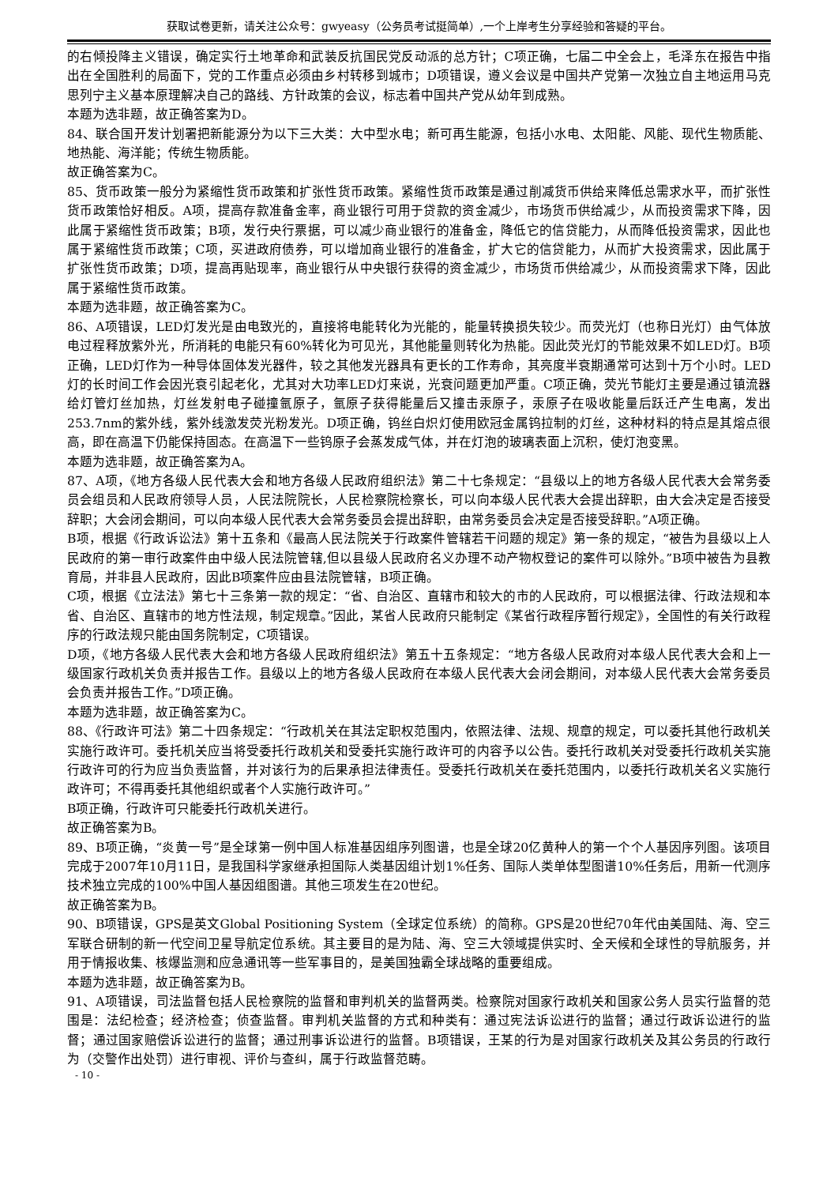获取试卷更新，请关注公众号：gwyeasy（公务员考试挺简单）,一个上岸考生分享经验和答疑的平台。
的右倾投降主义错误，确定实行土地革命和武装反抗国民党反动派的总方针；C项正确，七届二中全会上，毛泽东在报告中指出在全国胜利的局面下，党的工作重点必须由乡村转移到城市；D项错误，遵义会议是中国共产党第一次独立自主地运用马克思列宁主义基本原理解决自己的路线、方针政策的会议，标志着中国共产党从幼年到成熟。
本题为选非题，故正确答案为D。
84、联合国开发计划署把新能源分为以下三大类：大中型水电；新可再生能源，包括小水电、太阳能、风能、现代生物质能、地热能、海洋能；传统生物质能。
故正确答案为C。
85、货币政策一般分为紧缩性货币政策和扩张性货币政策。紧缩性货币政策是通过削减货币供给来降低总需求水平，而扩张性货币政策恰好相反。A项，提高存款准备金率，商业银行可用于贷款的资金减少，市场货币供给减少，从而投资需求下降，因此属于紧缩性货币政策；B项，发行央行票据，可以减少商业银行的准备金，降低它的信贷能力，从而降低投资需求，因此也属于紧缩性货币政策；C项，买进政府债券，可以增加商业银行的准备金，扩大它的信贷能力，从而扩大投资需求，因此属于扩张性货币政策；D项，提高再贴现率，商业银行从中央银行获得的资金减少，市场货币供给减少，从而投资需求下降，因此属于紧缩性货币政策。
本题为选非题，故正确答案为C。
86、A项错误，LED灯发光是由电致光的，直接将电能转化为光能的，能量转换损失较少。而荧光灯（也称日光灯）由气体放电过程释放紫外光，所消耗的电能只有60%转化为可见光，其他能量则转化为热能。因此荧光灯的节能效果不如LED灯。B项正确，LED灯作为一种导体固体发光器件，较之其他发光器具有更长的工作寿命，其亮度半衰期通常可达到十万个小时。LED灯的长时间工作会因光衰引起老化，尤其对大功率LED灯来说，光衰问题更加严重。C项正确，荧光节能灯主要是通过镇流器给灯管灯丝加热，灯丝发射电子碰撞氩原子，氩原子获得能量后又撞击汞原子，汞原子在吸收能量后跃迁产生电离，发出253.7nm的紫外线，紫外线激发荧光粉发光。D项正确，钨丝白炽灯使用欧冠金属钨拉制的灯丝，这种材料的特点是其熔点很高，即在高温下仍能保持固态。在高温下一些钨原子会蒸发成气体，并在灯泡的玻璃表面上沉积，使灯泡变黑。
本题为选非题，故正确答案为A。
87、A项，《地方各级人民代表大会和地方各级人民政府组织法》第二十七条规定：“县级以上的地方各级人民代表大会常务委员会组员和人民政府领导人员，人民法院院长，人民检察院检察长，可以向本级人民代表大会提出辞职，由大会决定是否接受辞职；大会闭会期间，可以向本级人民代表大会常务委员会提出辞职，由常务委员会决定是否接受辞职。”A项正确。
B项，根据《行政诉讼法》第十五条和《最高人民法院关于行政案件管辖若干问题的规定》第一条的规定，“被告为县级以上人民政府的第一审行政案件由中级人民法院管辖,但以县级人民政府名义办理不动产物权登记的案件可以除外。”B项中被告为县教育局，并非县人民政府，因此B项案件应由县法院管辖，B项正确。
C项，根据《立法法》第七十三条第一款的规定：“省、自治区、直辖市和较大的市的人民政府，可以根据法律、行政法规和本省、自治区、直辖市的地方性法规，制定规章。”因此，某省人民政府只能制定《某省行政程序暂行规定》，全国性的有关行政程序的行政法规只能由国务院制定，C项错误。
D项，《地方各级人民代表大会和地方各级人民政府组织法》第五十五条规定：“地方各级人民政府对本级人民代表大会和上一级国家行政机关负责并报告工作。县级以上的地方各级人民政府在本级人民代表大会闭会期间，对本级人民代表大会常务委员会负责并报告工作。”D项正确。
本题为选非题，故正确答案为C。
88、《行政许可法》第二十四条规定：“行政机关在其法定职权范围内，依照法律、法规、规章的规定，可以委托其他行政机关实施行政许可。委托机关应当将受委托行政机关和受委托实施行政许可的内容予以公告。委托行政机关对受委托行政机关实施行政许可的行为应当负责监督，并对该行为的后果承担法律责任。受委托行政机关在委托范围内，以委托行政机关名义实施行政许可；不得再委托其他组织或者个人实施行政许可。”
B项正确，行政许可只能委托行政机关进行。
故正确答案为B。
89、B项正确，“炎黄一号”是全球第一例中国人标准基因组序列图谱，也是全球20亿黄种人的第一个个人基因序列图。该项目完成于2007年10月11日，是我国科学家继承担国际人类基因组计划1%任务、国际人类单体型图谱10%任务后，用新一代测序技术独立完成的100%中国人基因组图谱。其他三项发生在20世纪。
故正确答案为B。
90、B项错误，GPS是英文Global Positioning System（全球定位系统）的简称。GPS是20世纪70年代由美国陆、海、空三军联合研制的新一代空间卫星导航定位系统。其主要目的是为陆、海、空三大领域提供实时、全天候和全球性的导航服务，并用于情报收集、核爆监测和应急通讯等一些军事目的，是美国独霸全球战略的重要组成。
本题为选非题，故正确答案为B。
91、A项错误，司法监督包括人民检察院的监督和审判机关的监督两类。检察院对国家行政机关和国家公务人员实行监督的范围是：法纪检查；经济检查；侦查监督。审判机关监督的方式和种类有：通过宪法诉讼进行的监督；通过行政诉讼进行的监督；通过国家赔偿诉讼进行的监督；通过刑事诉讼进行的监督。B项错误，王某的行为是对国家行政机关及其公务员的行政行为（交警作出处罚）进行审视、评价与查纠，属于行政监督范畴。
- 10 -